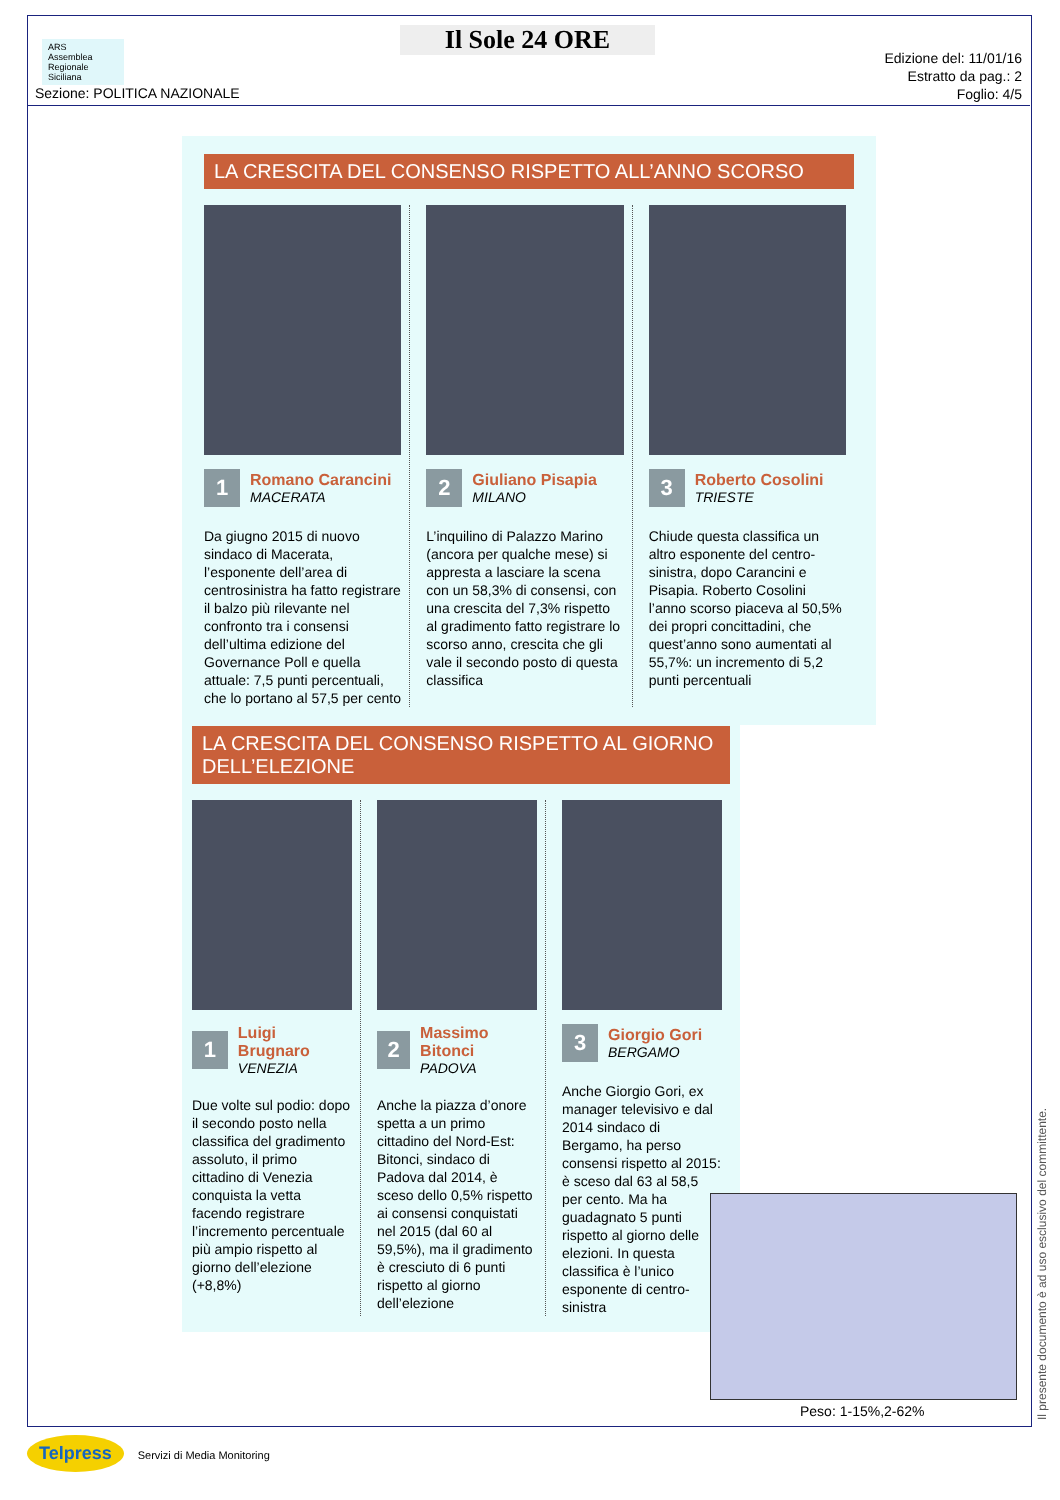ARS
Assemblea Regionale Siciliana
Il Sole 24 ORE
Sezione: POLITICA NAZIONALE
Edizione del: 11/01/16
Estratto da pag.: 2
Foglio: 4/5
LA CRESCITA DEL CONSENSO RISPETTO ALL’ANNO SCORSO
1
Romano Carancini
MACERATA
Da giugno 2015 di nuovo sindaco di Macerata, l’esponente dell’area di centrosinistra ha fatto registrare il balzo più rilevante nel confronto tra i consensi dell’ultima edizione del Governance Poll e quella attuale: 7,5 punti percentuali, che lo portano al 57,5 per cento
2
Giuliano Pisapia
MILANO
L’inquilino di Palazzo Marino (ancora per qualche mese) si appresta a lasciare la scena con un 58,3% di consensi, con una crescita del 7,3% rispetto al gradimento fatto registrare lo scorso anno, crescita che gli vale il secondo posto di questa classifica
3
Roberto Cosolini
TRIESTE
Chiude questa classifica un altro esponente del centro-sinistra, dopo Carancini e Pisapia. Roberto Cosolini l’anno scorso piaceva al 50,5% dei propri concittadini, che quest’anno sono aumentati al 55,7%: un incremento di 5,2 punti percentuali
LA CRESCITA DEL CONSENSO RISPETTO AL GIORNO DELL’ELEZIONE
1
Luigi Brugnaro
VENEZIA
Due volte sul podio: dopo il secondo posto nella classifica del gradimento assoluto, il primo cittadino di Venezia conquista la vetta facendo registrare l’incremento percentuale più ampio rispetto al giorno dell’elezione (+8,8%)
2
Massimo Bitonci
PADOVA
Anche la piazza d’onore spetta a un primo cittadino del Nord-Est: Bitonci, sindaco di Padova dal 2014, è sceso dello 0,5% rispetto ai consensi conquistati nel 2015 (dal 60 al 59,5%), ma il gradimento è cresciuto di 6 punti rispetto al giorno dell’elezione
3
Giorgio Gori
BERGAMO
Anche Giorgio Gori, ex manager televisivo e dal 2014 sindaco di Bergamo, ha perso consensi rispetto al 2015: è sceso dal 63 al 58,5 per cento. Ma ha guadagnato 5 punti rispetto al giorno delle elezioni. In questa classifica è l’unico esponente di centro-sinistra
Peso: 1-15%,2-62%
Il presente documento è ad uso esclusivo del committente.
Telpress Servizi di Media Monitoring